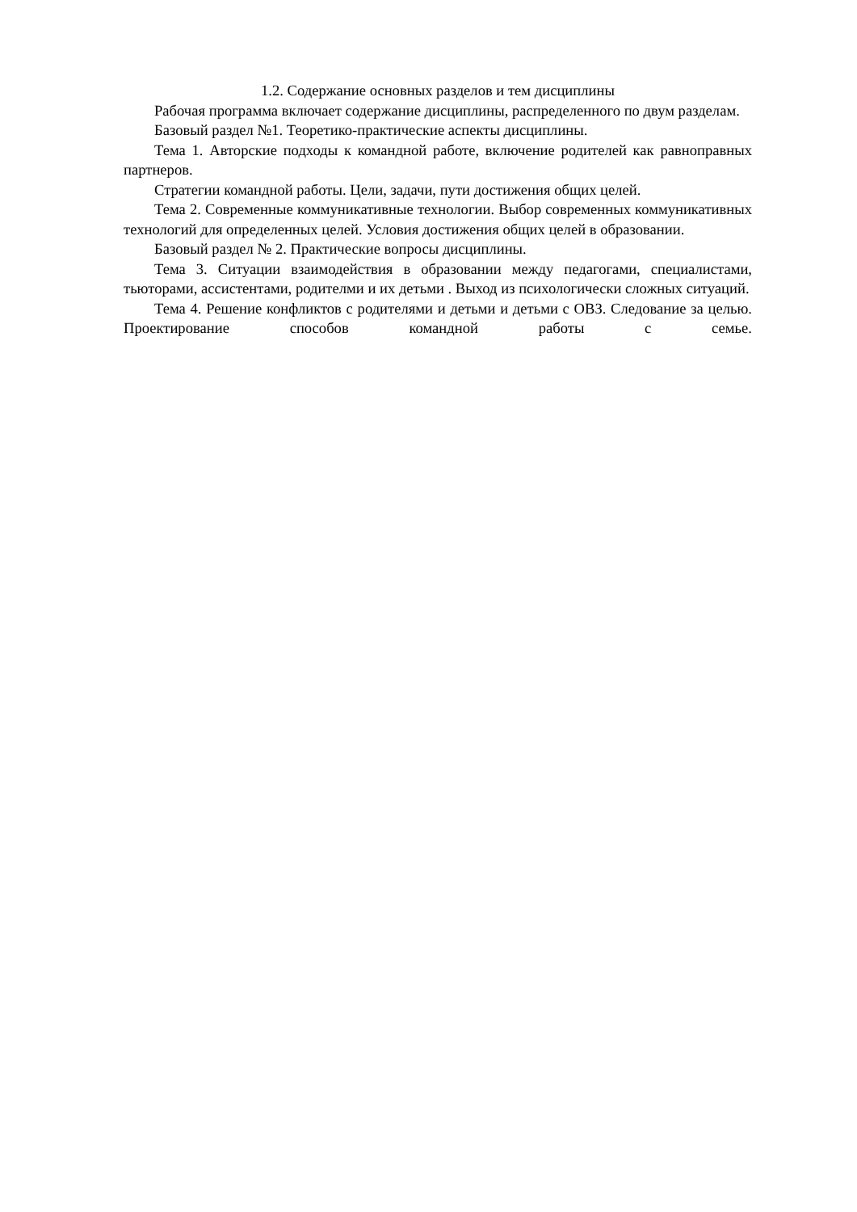1.2. Содержание основных разделов и тем дисциплины
Рабочая программа включает содержание дисциплины, распределенного по двум разделам.
Базовый раздел №1. Теоретико-практические аспекты дисциплины.
Тема 1. Авторские подходы к командной работе, включение родителей как равноправных партнеров.
Стратегии командной работы. Цели, задачи, пути достижения общих целей.
Тема 2. Современные коммуникативные технологии. Выбор современных коммуникативных технологий для определенных целей. Условия достижения общих целей в образовании.
Базовый раздел № 2. Практические вопросы дисциплины.
Тема 3. Ситуации взаимодействия в образовании между педагогами, специалистами, тьюторами, ассистентами, родителми и их детьми . Выход из психологически сложных ситуаций.
Тема 4. Решение конфликтов с родителями и детьми и детьми с ОВЗ. Следование за целью. Проектирование способов командной работы с семье.